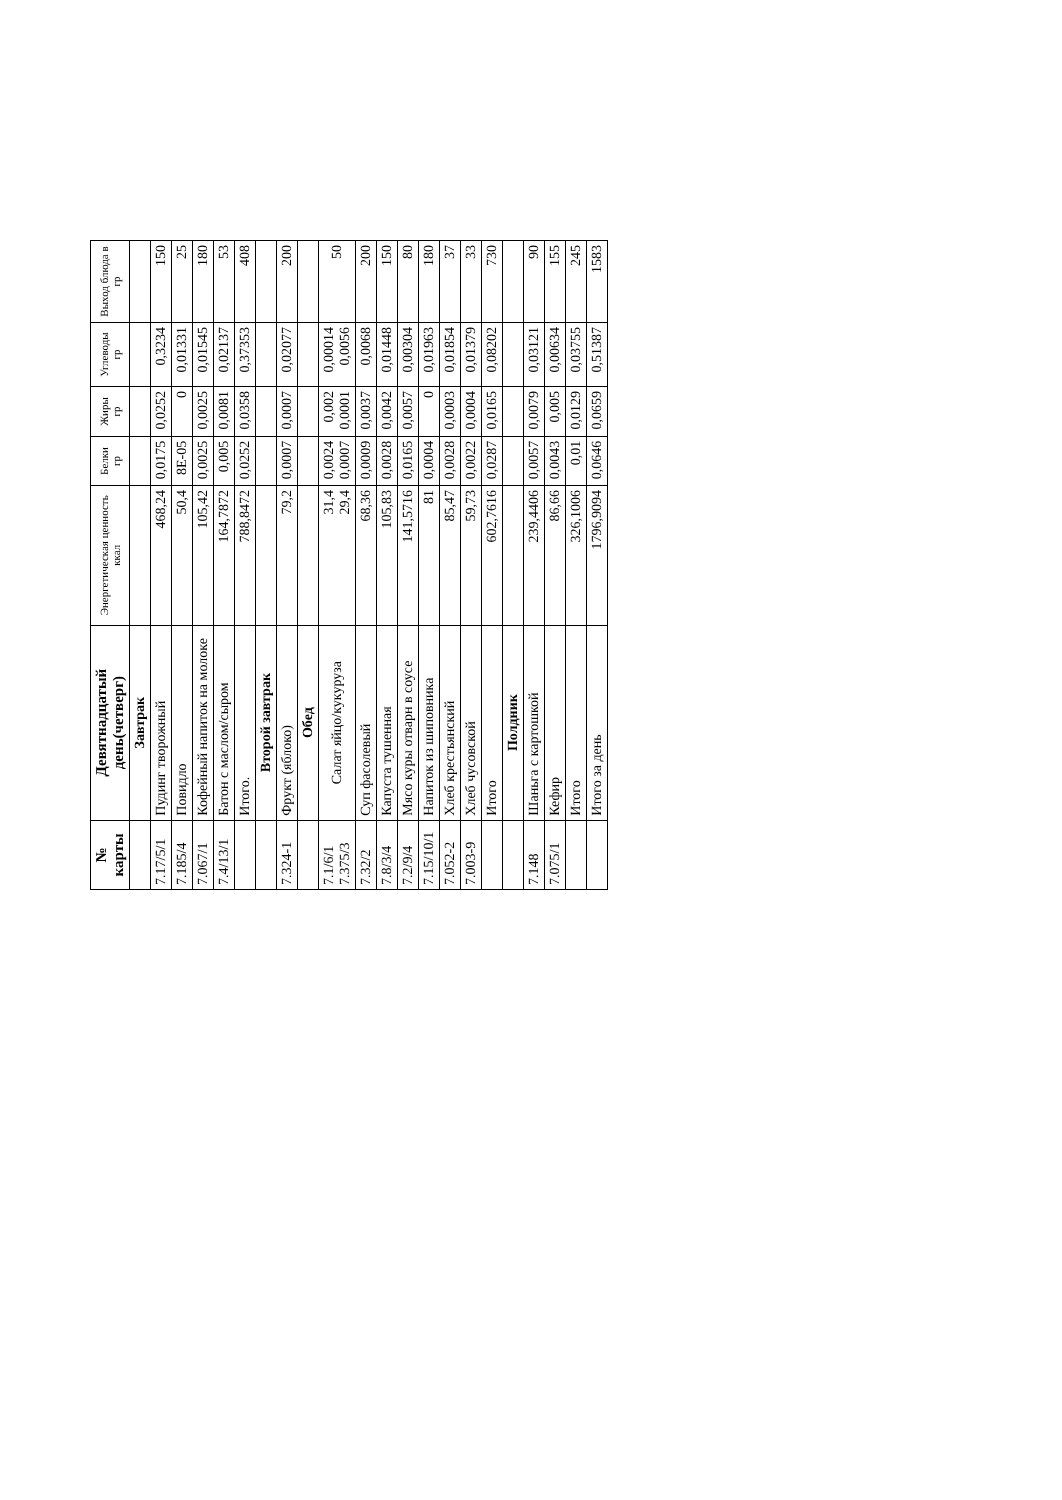| № карты | Девятнадцатый день(четверг) | Энергетическая ценность ккал | Белки гр | Жиры гр | Углеводы гр | Выход блюда в гр |
| --- | --- | --- | --- | --- | --- | --- |
| | Завтрак | | | | | |
| 7.17/5/1 | Пудинг творожный | 468,24 | 0,0175 | 0,0252 | 0,3234 | 150 |
| 7.185/4 | Повидло | 50,4 | 8E-05 | 0 | 0,01331 | 25 |
| 7.067/1 | Кофейный напиток на молоке | 105,42 | 0,0025 | 0,0025 | 0,01545 | 180 |
| 7.4/13/1 | Батон с маслом/сыром | 164,7872 | 0,005 | 0,0081 | 0,02137 | 53 |
| | Итого. | 788,8472 | 0,0252 | 0,0358 | 0,37353 | 408 |
| | Второй завтрак | | | | | |
| 7.324-1 | Фрукт (яблоко) | 79,2 | 0,0007 | 0,0007 | 0,02077 | 200 |
| | Обед | | | | | |
| 7.1/6/1 7.375/3 | Салат яйцо/кукуруза | 31,4 29,4 | 0,0024 0,0007 | 0,002 0,0001 | 0,00014 0,0056 | 50 |
| 7.32/2 | Суп фасолевый | 68,36 | 0,0009 | 0,0037 | 0,0068 | 200 |
| 7.8/3/4 | Капуста тушенная | 105,83 | 0,0028 | 0,0042 | 0,01448 | 150 |
| 7.2/9/4 | Мясо куры отварн в соусе | 141,5716 | 0,0165 | 0,0057 | 0,00304 | 80 |
| 7.15/10/1 | Напиток из шиповника | 81 | 0,0004 | 0 | 0,01963 | 180 |
| 7.052-2 | Хлеб крестьянский | 85,47 | 0,0028 | 0,0003 | 0,01854 | 37 |
| 7.003-9 | Хлеб чусовской | 59,73 | 0,0022 | 0,0004 | 0,01379 | 33 |
| | Итого | 602,7616 | 0,0287 | 0,0165 | 0,08202 | 730 |
| | Полдник | | | | | |
| 7.148 | Шаньга с картошкой | 239,4406 | 0,0057 | 0,0079 | 0,03121 | 90 |
| 7.075/1 | Кефир | 86,66 | 0,0043 | 0,005 | 0,00634 | 155 |
| | Итого | 326,1006 | 0,01 | 0,0129 | 0,03755 | 245 |
| | Итого за день | 1796,9094 | 0,0646 | 0,0659 | 0,51387 | 1583 |